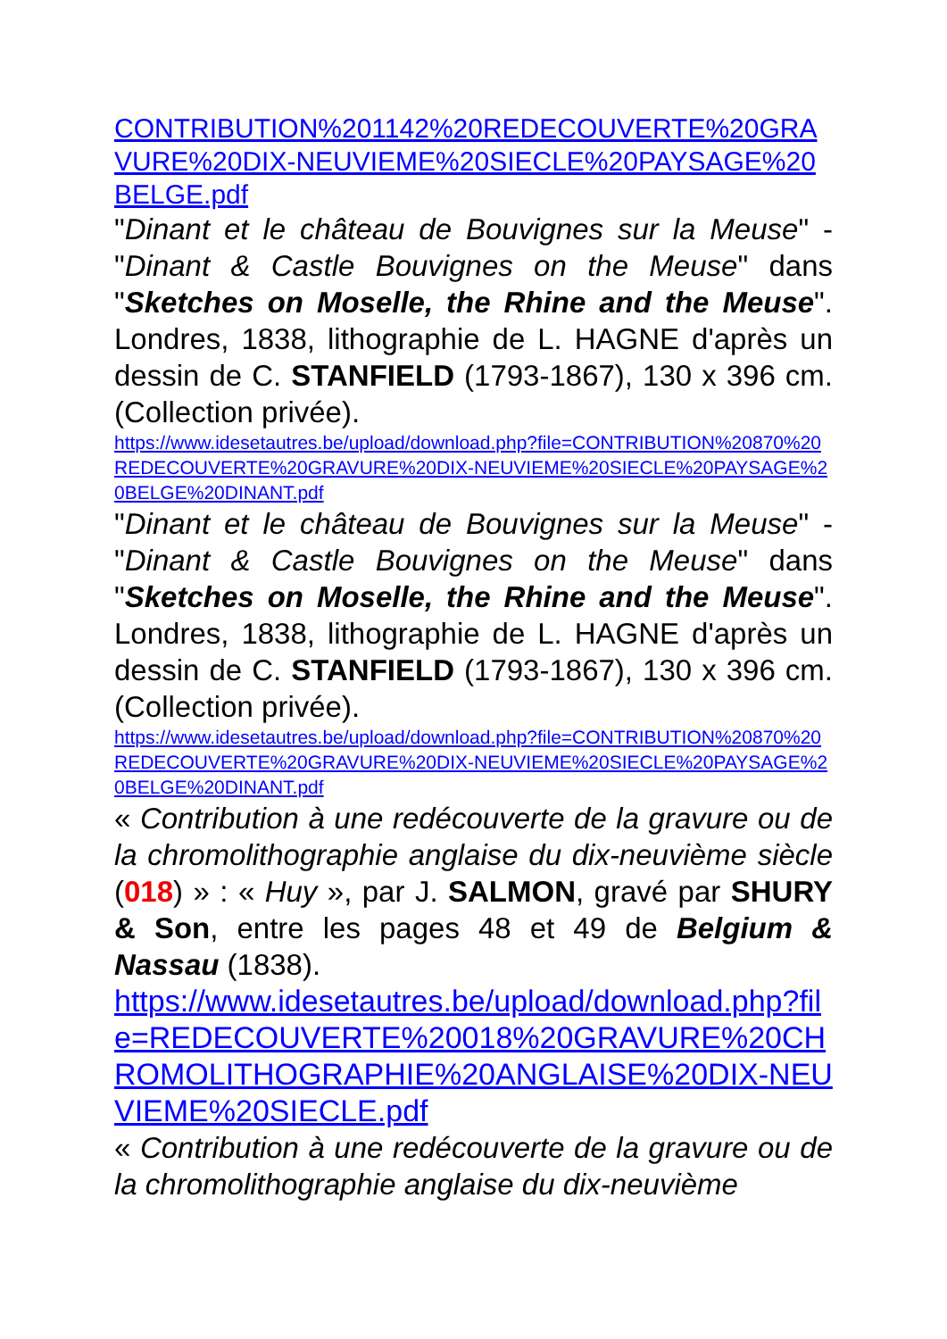CONTRIBUTION%201142%20REDECOUVERTE%20GRAVURE%20DIX-NEUVIEME%20SIECLE%20PAYSAGE%20BELGE.pdf
"Dinant et le château de Bouvignes sur la Meuse" - "Dinant & Castle Bouvignes on the Meuse" dans "Sketches on Moselle, the Rhine and the Meuse". Londres, 1838, lithographie de L. HAGNE d'après un dessin de C. STANFIELD (1793-1867), 130 x 396 cm. (Collection privée).
https://www.idesetautres.be/upload/download.php?file=CONTRIBUTION%20870%20REDECOUVERTE%20GRAVURE%20DIX-NEUVIEME%20SIECLE%20PAYSAGE%20BELGE%20DINANT.pdf
"Dinant et le château de Bouvignes sur la Meuse" - "Dinant & Castle Bouvignes on the Meuse" dans "Sketches on Moselle, the Rhine and the Meuse". Londres, 1838, lithographie de L. HAGNE d'après un dessin de C. STANFIELD (1793-1867), 130 x 396 cm. (Collection privée).
https://www.idesetautres.be/upload/download.php?file=CONTRIBUTION%20870%20REDECOUVERTE%20GRAVURE%20DIX-NEUVIEME%20SIECLE%20PAYSAGE%20BELGE%20DINANT.pdf
« Contribution à une redécouverte de la gravure ou de la chromolithographie anglaise du dix-neuvième siècle (018) » : « Huy », par J. SALMON, gravé par SHURY & Son, entre les pages 48 et 49 de Belgium & Nassau (1838).
https://www.idesetautres.be/upload/download.php?file=REDECOUVERTE%20018%20GRAVURE%20CHROMOLITHOGRAPHIE%20ANGLAISE%20DIX-NEUVIEME%20SIECLE.pdf
« Contribution à une redécouverte de la gravure ou de la chromolithographie anglaise du dix-neuvième